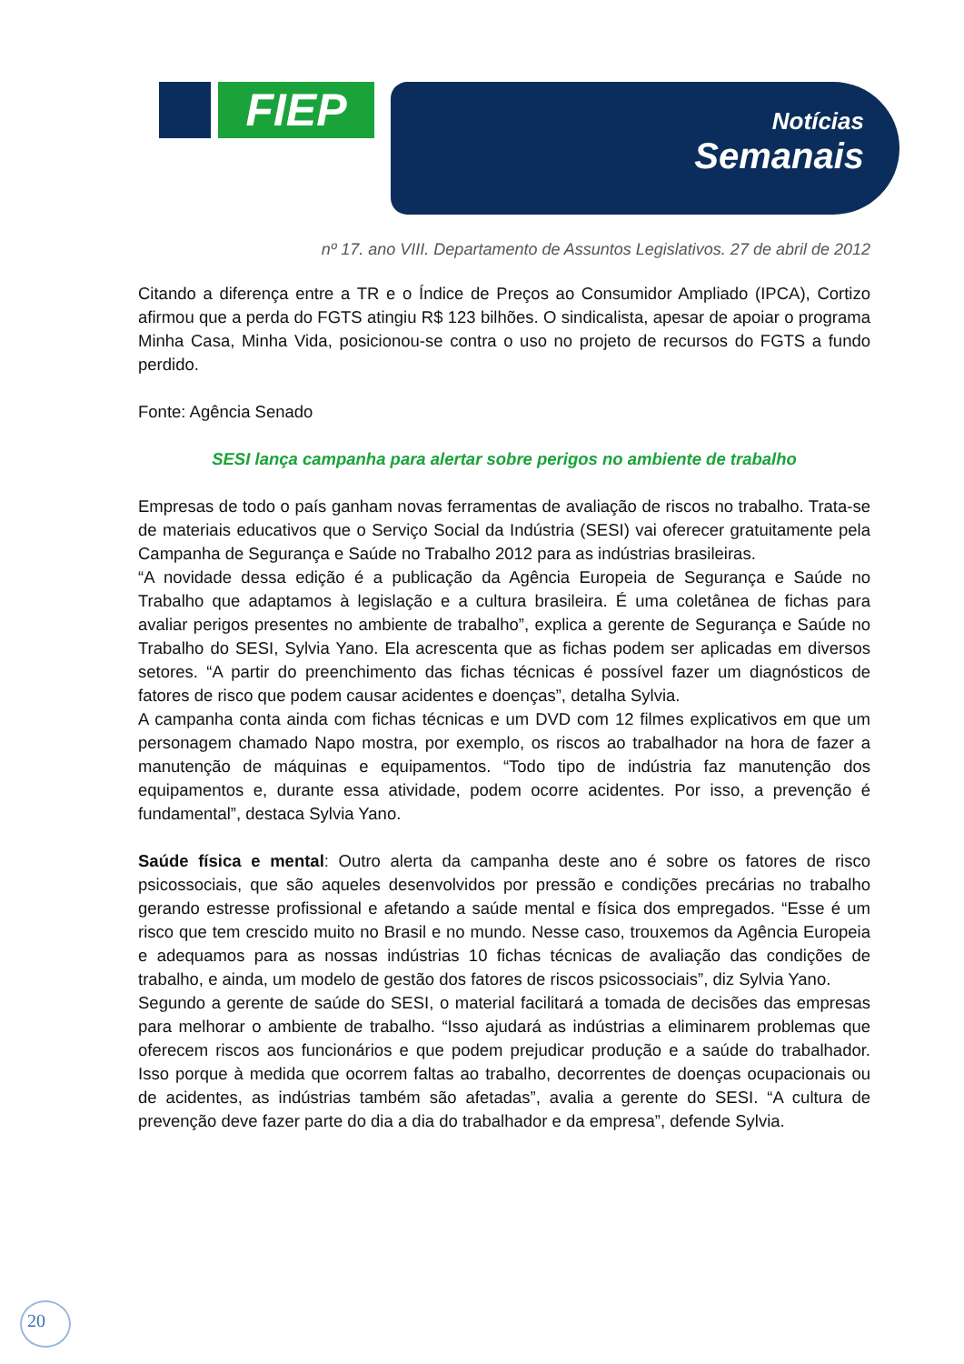FIEP
Notícias
Semanais
nº 17. ano VIII. Departamento de Assuntos Legislativos. 27 de abril de 2012
Citando a diferença entre a TR e o Índice de Preços ao Consumidor Ampliado (IPCA), Cortizo afirmou que a perda do FGTS atingiu R$ 123 bilhões. O sindicalista, apesar de apoiar o programa Minha Casa, Minha Vida, posicionou-se contra o uso no projeto de recursos do FGTS a fundo perdido.
Fonte: Agência Senado
SESI lança campanha para alertar sobre perigos no ambiente de trabalho
Empresas de todo o país ganham novas ferramentas de avaliação de riscos no trabalho. Trata-se de materiais educativos que o Serviço Social da Indústria (SESI) vai oferecer gratuitamente pela Campanha de Segurança e Saúde no Trabalho 2012 para as indústrias brasileiras.
“A novidade dessa edição é a publicação da Agência Europeia de Segurança e Saúde no Trabalho que adaptamos à legislação e a cultura brasileira. É uma coletânea de fichas para avaliar perigos presentes no ambiente de trabalho”, explica a gerente de Segurança e Saúde no Trabalho do SESI, Sylvia Yano. Ela acrescenta que as fichas podem ser aplicadas em diversos setores. “A partir do preenchimento das fichas técnicas é possível fazer um diagnósticos de fatores de risco que podem causar acidentes e doenças”, detalha Sylvia.
A campanha conta ainda com fichas técnicas e um DVD com 12 filmes explicativos em que um personagem chamado Napo mostra, por exemplo, os riscos ao trabalhador na hora de fazer a manutenção de máquinas e equipamentos. “Todo tipo de indústria faz manutenção dos equipamentos e, durante essa atividade, podem ocorre acidentes. Por isso, a prevenção é fundamental”, destaca Sylvia Yano.
Saúde física e mental: Outro alerta da campanha deste ano é sobre os fatores de risco psicossociais, que são aqueles desenvolvidos por pressão e condições precárias no trabalho gerando estresse profissional e afetando a saúde mental e física dos empregados. “Esse é um risco que tem crescido muito no Brasil e no mundo. Nesse caso, trouxemos da Agência Europeia e adequamos para as nossas indústrias 10 fichas técnicas de avaliação das condições de trabalho, e ainda, um modelo de gestão dos fatores de riscos psicossociais”, diz Sylvia Yano.
Segundo a gerente de saúde do SESI, o material facilitará a tomada de decisões das empresas para melhorar o ambiente de trabalho. “Isso ajudará as indústrias a eliminarem problemas que oferecem riscos aos funcionários e que podem prejudicar produção e a saúde do trabalhador. Isso porque à medida que ocorrem faltas ao trabalho, decorrentes de doenças ocupacionais ou de acidentes, as indústrias também são afetadas”, avalia a gerente do SESI. “A cultura de prevenção deve fazer parte do dia a dia do trabalhador e da empresa”, defende Sylvia.
20